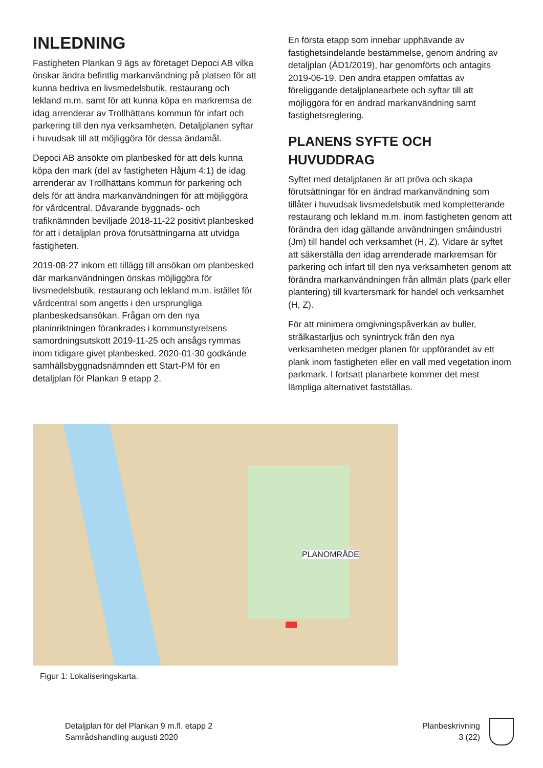INLEDNING
Fastigheten Plankan 9 ägs av företaget Depoci AB vilka önskar ändra befintlig markanvändning på platsen för att kunna bedriva en livsmedelsbutik, restaurang och lekland m.m. samt för att kunna köpa en markremsa de idag arrenderar av Trollhättans kommun för infart och parkering till den nya verksamheten. Detaljplanen syftar i huvudsak till att möjliggöra för dessa ändamål.
Depoci AB ansökte om planbesked för att dels kunna köpa den mark (del av fastigheten Håjum 4:1) de idag arrenderar av Trollhättans kommun för parkering och dels för att ändra markanvändningen för att möjliggöra för vårdcentral. Dåvarande byggnads- och trafiknämnden beviljade 2018-11-22 positivt planbesked för att i detaljplan pröva förutsättningarna att utvidga fastigheten.
2019-08-27 inkom ett tillägg till ansökan om planbesked där markanvändningen önskas möjliggöra för livsmedelsbutik, restaurang och lekland m.m. istället för vårdcentral som angetts i den ursprungliga planbeskedsansökan. Frågan om den nya planinriktningen förankrades i kommunstyrelsens samordningsutskott 2019-11-25 och ansågs rymmas inom tidigare givet planbesked. 2020-01-30 godkände samhällsbyggnadsnämnden ett Start-PM för en detaljplan för Plankan 9 etapp 2.
En första etapp som innebar upphävande av fastighetsindelande bestämmelse, genom ändring av detaljplan (ÄD1/2019), har genomförts och antagits 2019-06-19. Den andra etappen omfattas av föreliggande detaljplanearbete och syftar till att möjliggöra för en ändrad markanvändning samt fastighetsreglering.
PLANENS SYFTE OCH HUVUDDRAG
Syftet med detaljplanen är att pröva och skapa förutsättningar för en ändrad markanvändning som tillåter i huvudsak livsmedelsbutik med kompletterande restaurang och lekland m.m. inom fastigheten genom att förändra den idag gällande användningen småindustri (Jm) till handel och verksamhet (H, Z). Vidare är syftet att säkerställa den idag arrenderade markremsan för parkering och infart till den nya verksamheten genom att förändra markanvändningen från allmän plats (park eller plantering) till kvartersmark för handel och verksamhet (H, Z).
För att minimera omgivningspåverkan av buller, strålkastarljus och synintryck från den nya verksamheten medger planen för uppförandet av ett plank inom fastigheten eller en vall med vegetation inom parkmark. I fortsatt planarbete kommer det mest lämpliga alternativet fastställas.
PLANOMRÅDE
Figur 1: Lokaliseringskarta.
Detaljplan för del Plankan 9 m.fl. etapp 2
Samrådshandling augusti 2020
Planbeskrivning
3 (22)